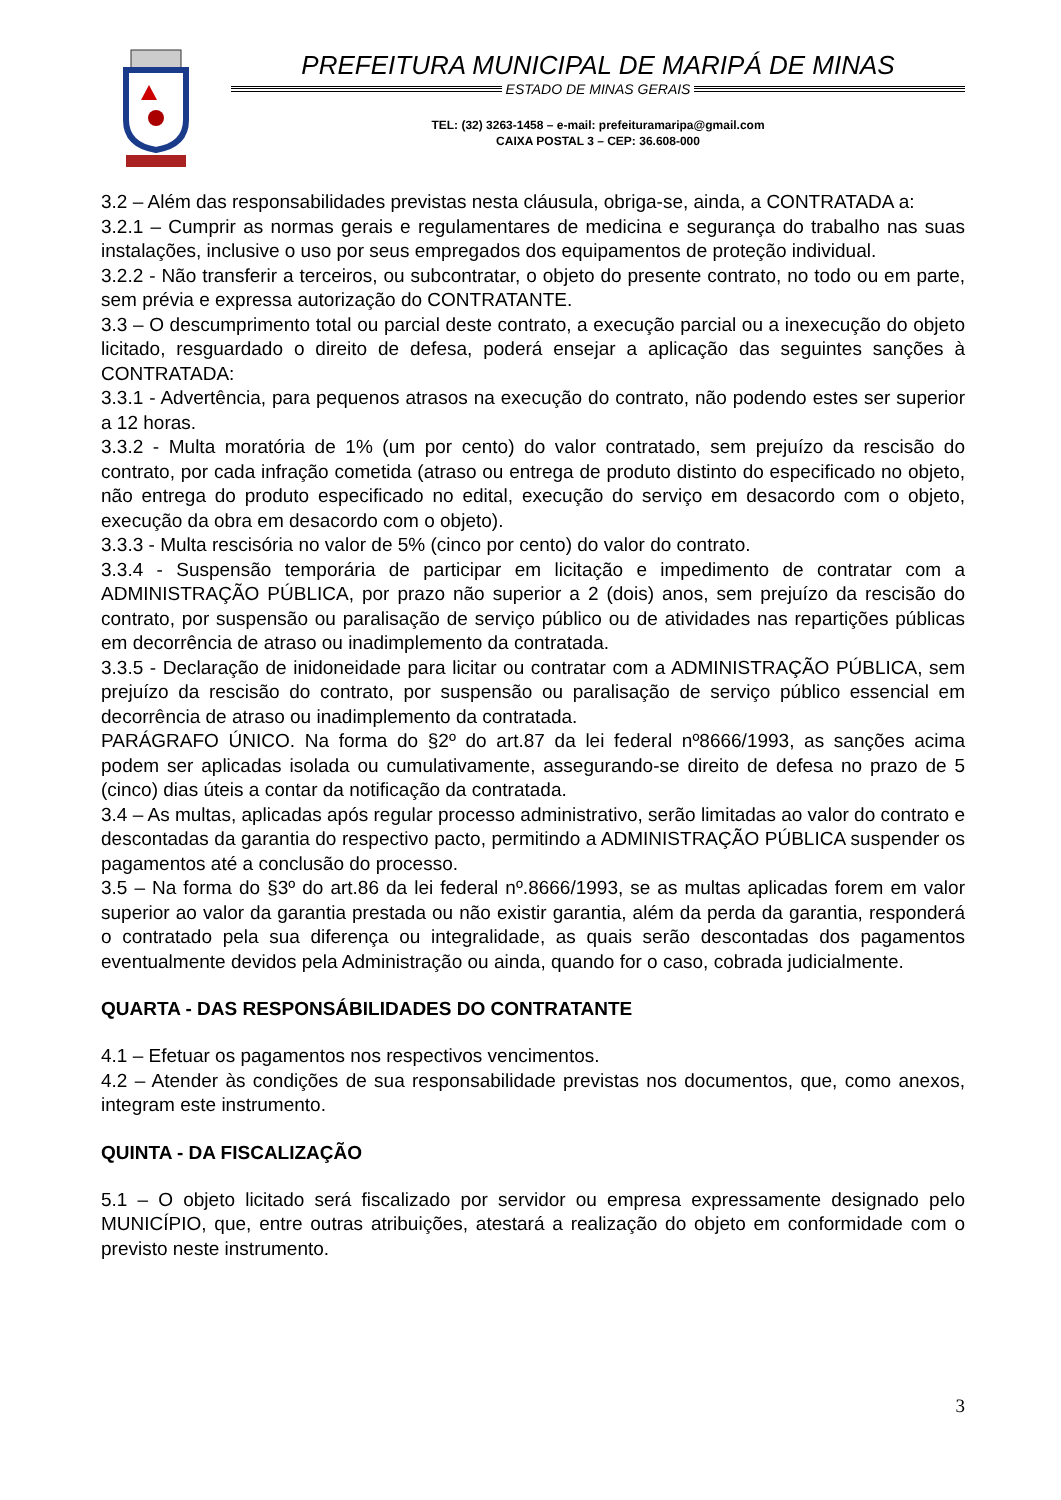PREFEITURA MUNICIPAL DE MARIPÁ DE MINAS
ESTADO DE MINAS GERAIS
TEL: (32) 3263-1458 – e-mail: prefeituramaripa@gmail.com
CAIXA POSTAL 3 – CEP: 36.608-000
3.2 – Além das responsabilidades previstas nesta cláusula, obriga-se, ainda, a CONTRATADA a:
3.2.1 – Cumprir as normas gerais e regulamentares de medicina e segurança do trabalho nas suas instalações, inclusive o uso por seus empregados dos equipamentos de proteção individual.
3.2.2 - Não transferir a terceiros, ou subcontratar, o objeto do presente contrato, no todo ou em parte, sem prévia e expressa autorização do CONTRATANTE.
3.3 – O descumprimento total ou parcial deste contrato, a execução parcial ou a inexecução do objeto licitado, resguardado o direito de defesa, poderá ensejar a aplicação das seguintes sanções à CONTRATADA:
3.3.1 - Advertência, para pequenos atrasos na execução do contrato, não podendo estes ser superior a 12 horas.
3.3.2 - Multa moratória de 1% (um por cento) do valor contratado, sem prejuízo da rescisão do contrato, por cada infração cometida (atraso ou entrega de produto distinto do especificado no objeto, não entrega do produto especificado no edital, execução do serviço em desacordo com o objeto, execução da obra em desacordo com o objeto).
3.3.3 - Multa rescisória no valor de 5% (cinco por cento) do valor do contrato.
3.3.4 - Suspensão temporária de participar em licitação e impedimento de contratar com a ADMINISTRAÇÃO PÚBLICA, por prazo não superior a 2 (dois) anos, sem prejuízo da rescisão do contrato, por suspensão ou paralisação de serviço público ou de atividades nas repartições públicas em decorrência de atraso ou inadimplemento da contratada.
3.3.5 - Declaração de inidoneidade para licitar ou contratar com a ADMINISTRAÇÃO PÚBLICA, sem prejuízo da rescisão do contrato, por suspensão ou paralisação de serviço público essencial em decorrência de atraso ou inadimplemento da contratada.
PARÁGRAFO ÚNICO. Na forma do §2º do art.87 da lei federal nº8666/1993, as sanções acima podem ser aplicadas isolada ou cumulativamente, assegurando-se direito de defesa no prazo de 5 (cinco) dias úteis a contar da notificação da contratada.
3.4 – As multas, aplicadas após regular processo administrativo, serão limitadas ao valor do contrato e descontadas da garantia do respectivo pacto, permitindo a ADMINISTRAÇÃO PÚBLICA suspender os pagamentos até a conclusão do processo.
3.5 – Na forma do §3º do art.86 da lei federal nº.8666/1993, se as multas aplicadas forem em valor superior ao valor da garantia prestada ou não existir garantia, além da perda da garantia, responderá o contratado pela sua diferença ou integralidade, as quais serão descontadas dos pagamentos eventualmente devidos pela Administração ou ainda, quando for o caso, cobrada judicialmente.
QUARTA - DAS RESPONSÁBILIDADES DO CONTRATANTE
4.1 – Efetuar os pagamentos nos respectivos vencimentos.
4.2 – Atender às condições de sua responsabilidade previstas nos documentos, que, como anexos, integram este instrumento.
QUINTA - DA FISCALIZAÇÃO
5.1 – O objeto licitado será fiscalizado por servidor ou empresa expressamente designado pelo MUNICÍPIO, que, entre outras atribuições, atestará a realização do objeto em conformidade com o previsto neste instrumento.
3